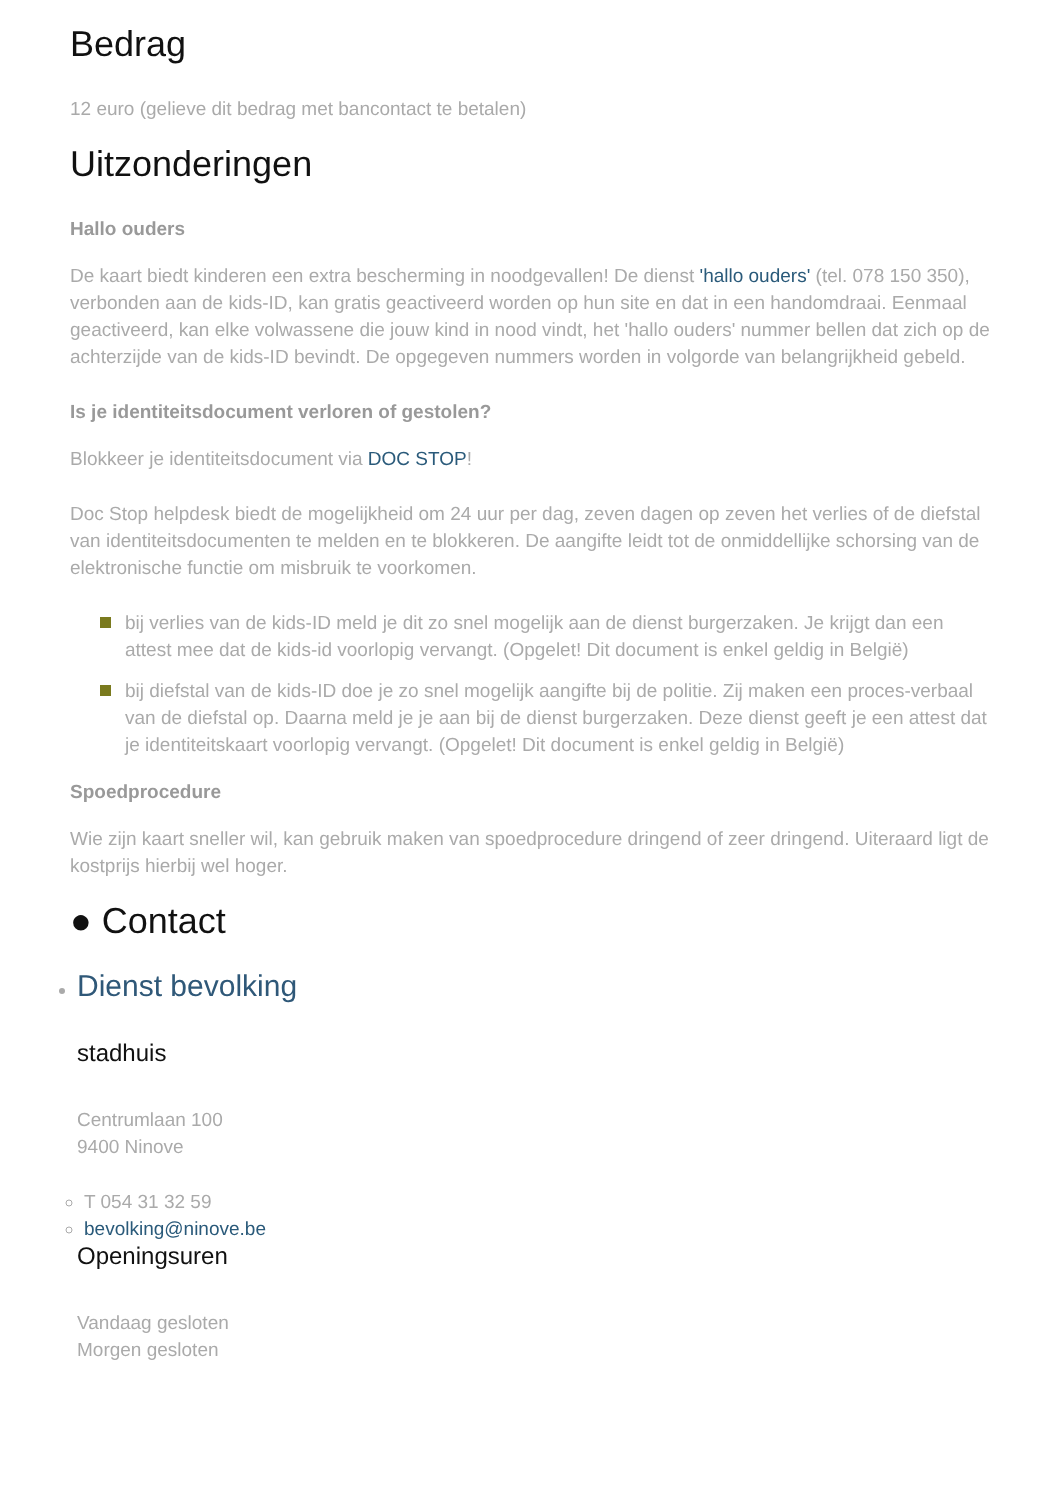Bedrag
12 euro (gelieve dit bedrag met bancontact te betalen)
Uitzonderingen
Hallo ouders
De kaart biedt kinderen een extra bescherming in noodgevallen! De dienst 'hallo ouders' (tel. 078 150 350), verbonden aan de kids-ID, kan gratis geactiveerd worden op hun site en dat in een handomdraai. Eenmaal geactiveerd, kan elke volwassene die jouw kind in nood vindt, het 'hallo ouders' nummer bellen dat zich op de achterzijde van de kids-ID bevindt. De opgegeven nummers worden in volgorde van belangrijkheid gebeld.
Is je identiteitsdocument verloren of gestolen?
Blokkeer je identiteitsdocument via DOC STOP!
Doc Stop helpdesk biedt de mogelijkheid om 24 uur per dag, zeven dagen op zeven het verlies of de diefstal van identiteitsdocumenten te melden en te blokkeren. De aangifte leidt tot de onmiddellijke schorsing van de elektronische functie om misbruik te voorkomen.
bij verlies van de kids-ID meld je dit zo snel mogelijk aan de dienst burgerzaken. Je krijgt dan een attest mee dat de kids-id voorlopig vervangt. (Opgelet! Dit document is enkel geldig in België)
bij diefstal van de kids-ID doe je zo snel mogelijk aangifte bij de politie. Zij maken een proces-verbaal van de diefstal op. Daarna meld je je aan bij de dienst burgerzaken. Deze dienst geeft je een attest dat je identiteitskaart voorlopig vervangt. (Opgelet! Dit document is enkel geldig in België)
Spoedprocedure
Wie zijn kaart sneller wil, kan gebruik maken van spoedprocedure dringend of zeer dringend. Uiteraard ligt de kostprijs hierbij wel hoger.
● Contact
Dienst bevolking
stadhuis
Centrumlaan 100
9400 Ninove
T 054 31 32 59
bevolking@ninove.be
Openingsuren
Vandaag gesloten
Morgen gesloten